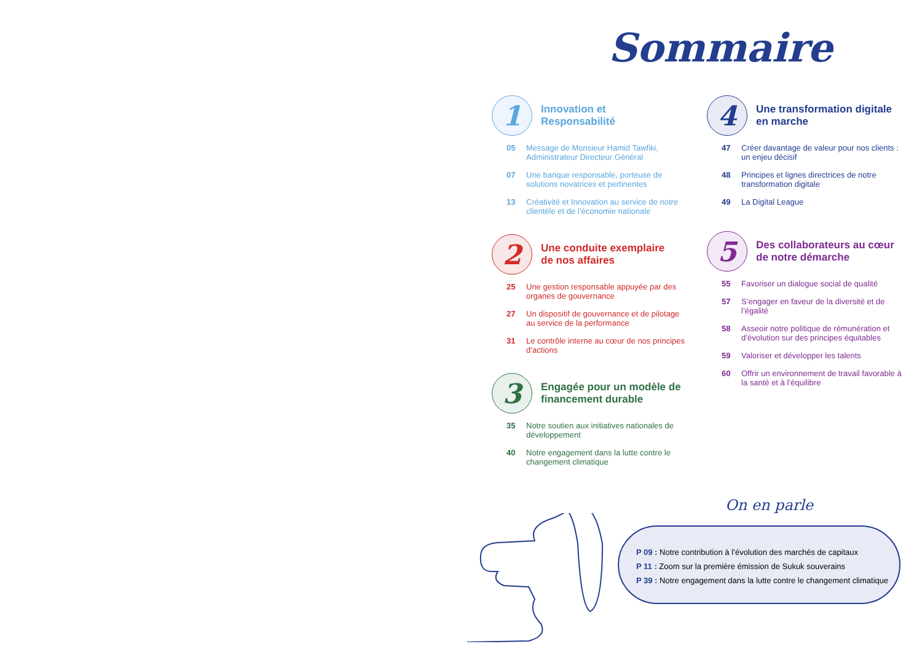Sommaire
1
Innovation et
Responsabilité
05 Message de Monsieur Hamid Tawfiki, Administrateur Directeur Général
07 Une banque responsable, porteuse de solutions novatrices et pertinentes
13 Créativité et Innovation au service de notre clientèle et de l’économie nationale
2
Une conduite exemplaire
de nos affaires
25 Une gestion responsable appuyée par des organes de gouvernance
27 Un dispositif de gouvernance et de pilotage au service de la performance
31 Le contrôle interne au cœur de nos principes d’actions
3
Engagée pour un modèle de
financement durable
35 Notre soutien aux initiatives nationales de développement
40 Notre engagement dans la lutte contre le changement climatique
4
Une transformation digitale
en marche
47 Créer davantage de valeur pour nos clients : un enjeu décisif
48 Principes et lignes directrices de notre transformation digitale
49 La Digital League
5
Des collaborateurs au cœur
de notre démarche
55 Favoriser un dialogue social de qualité
57 S’engager en faveur de la diversité et de l’égalité
58 Asseoir notre politique de rémunération et d’évolution sur des principes équitables
59 Valoriser et développer les talents
60 Offrir un environnement de travail favorable à la santé et à l’équilibre
On en parle
P 09 : Notre contribution à l’évolution des marchés de capitaux
P 11 : Zoom sur la première émission de Sukuk souverains
P 39 : Notre engagement dans la lutte contre le changement climatique